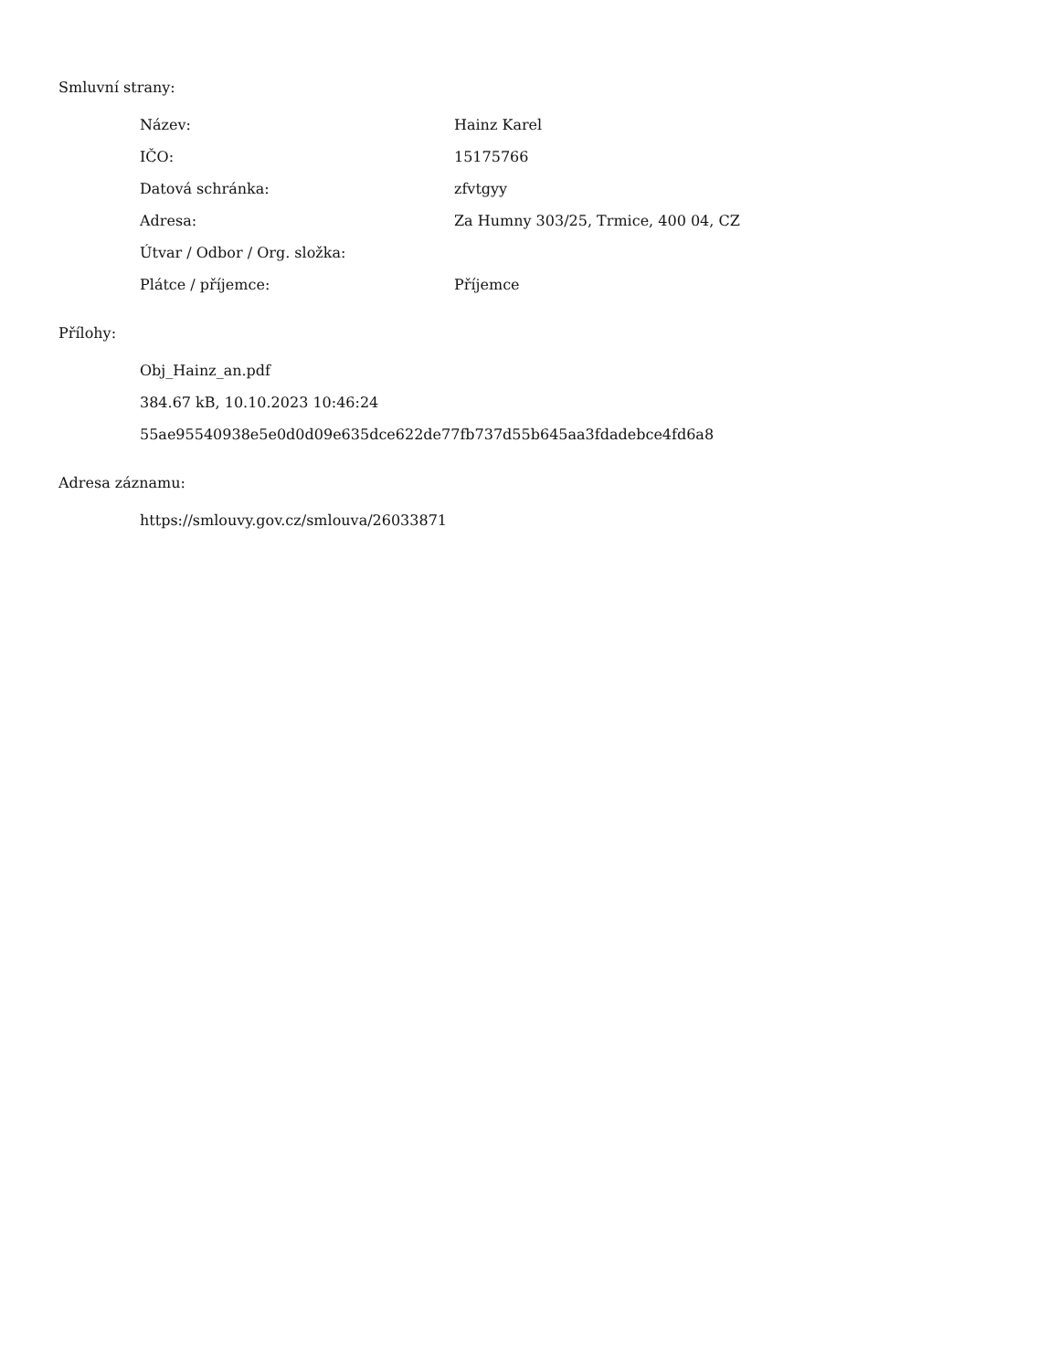Smluvní strany:
| Název: | Hainz Karel |
| IČO: | 15175766 |
| Datová schránka: | zfvtgyy |
| Adresa: | Za Humny 303/25, Trmice, 400 04, CZ |
| Útvar / Odbor / Org. složka: | |
| Plátce / příjemce: | Příjemce |
Přílohy:
Obj_Hainz_an.pdf
384.67 kB, 10.10.2023 10:46:24
55ae95540938e5e0d0d09e635dce622de77fb737d55b645aa3fdadebce4fd6a8
Adresa záznamu:
https://smlouvy.gov.cz/smlouva/26033871